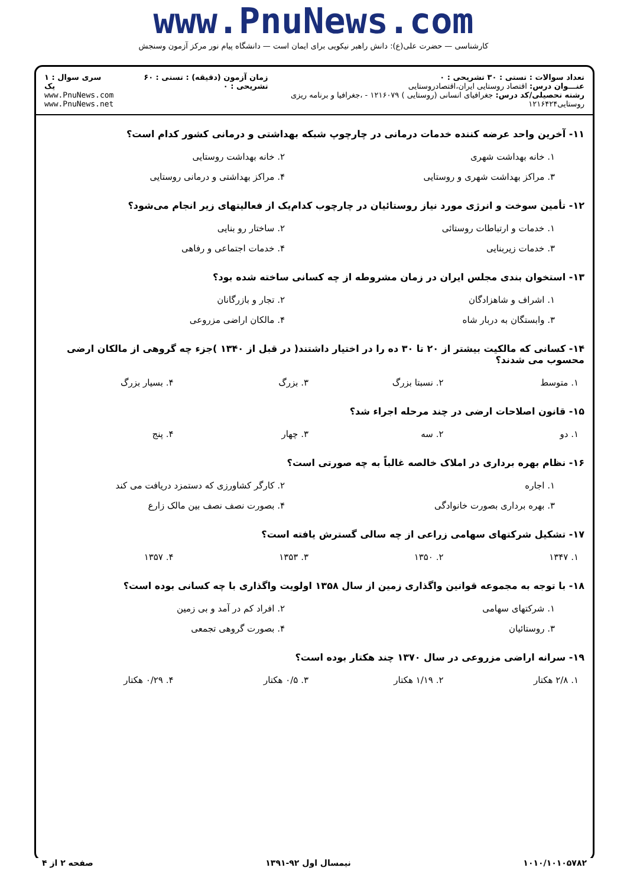www.PnuNews.com
کارشناسی — حضرت علی(ع): دانش راهبر نیکویی برای ایمان است — دانشگاه پیام نور مرکز آزمون وسنجش
تعداد سوالات : تستی : ۳۰ تشریحی : ۰
عنـــوان درس: اقتصاد روستایی ایران،اقتصادروستایی
رشته تحصیلی/کد درس: جغرافیای انسانی (روستایی ) ۱۲۱۶۰۷۹ - ،جغرافیا و برنامه ریزی روستایی۱۲۱۶۴۲۴
زمان آزمون (دقیقه) : تستی : ۶۰ تشریحی : ۰
سری سوال : ۱ یک
www.PnuNews.com
www.PnuNews.net
۱۱- آخرین واحد عرضه کننده خدمات درمانی در چارچوپ شبکه بهداشتی و درمانی کشور کدام است؟
| ۱. خانه بهداشت شهری | ۲. خانه بهداشت روستایی |
| ۳. مراکز بهداشت شهری و روستایی | ۴. مراکز بهداشتی و درمانی روستایی |
۱۲- تأمین سوخت و انرژی مورد نیاز روستائیان در چارچوب کدام‌یک از فعالیتهای زیر انجام می‌شود؟
| ۱. خدمات و ارتباطات روستائی | ۲. ساختار رو بنایی |
| ۳. خدمات زیربنایی | ۴. خدمات اجتماعی و رفاهی |
۱۳- استخوان بندی مجلس ایران در زمان مشروطه از چه کسانی ساخته شده بود؟
| ۱. اشراف و شاهزادگان | ۲. تجار و بازرگانان |
| ۳. وابستگان به دربار شاه | ۴. مالکان اراضی مزروعی |
۱۴- کسانی که مالکیت بیشتر از ۲۰ تا ۳۰ ده را در اختیار داشتند( در قبل از ۱۳۴۰ )جزء چه گروهی از مالکان ارضی محسوب می شدند؟
| ۱. متوسط | ۲. نسبتا بزرگ | ۳. بزرگ | ۴. بسیار بزرگ |
۱۵- قانون اصلاحات ارضی در چند مرحله اجراء شد؟
| ۱. دو | ۲. سه | ۳. چهار | ۴. پنج |
۱۶- نظام بهره برداری در املاک خالصه غالباً به چه صورتی است؟
| ۱. اجاره | ۲. کارگر کشاورزی که دستمزد دریافت می کند |
| ۳. بهره برداری بصورت خانوادگی | ۴. بصورت نصف نصف بین مالک زارع |
۱۷- تشکیل شرکتهای سهامی زراعی از چه سالی گسترش یافته است؟
| ۱. ۱۳۴۷ | ۲. ۱۳۵۰ | ۳. ۱۳۵۳ | ۴. ۱۳۵۷ |
۱۸- با توجه به مجموعه قوانین واگذاری زمین از سال ۱۳۵۸ اولویت واگذاری با چه کسانی بوده است؟
| ۱. شرکتهای سهامی | ۲. افراد کم در آمد و بی زمین |
| ۳. روستائیان | ۴. بصورت گروهی تجمعی |
۱۹- سرانه اراضی مزروعی در سال ۱۳۷۰ چند هکتار بوده است؟
| ۱. ۲/۸ هکتار | ۲. ۱/۱۹ هکتار | ۳. ۰/۵ هکتار | ۴. ۰/۲۹ هکتار |
۱۰۱۰/۱۰۱۰۵۷۸۲ نیمسال اول ۹۲-۱۳۹۱ صفحه ۲ از ۴